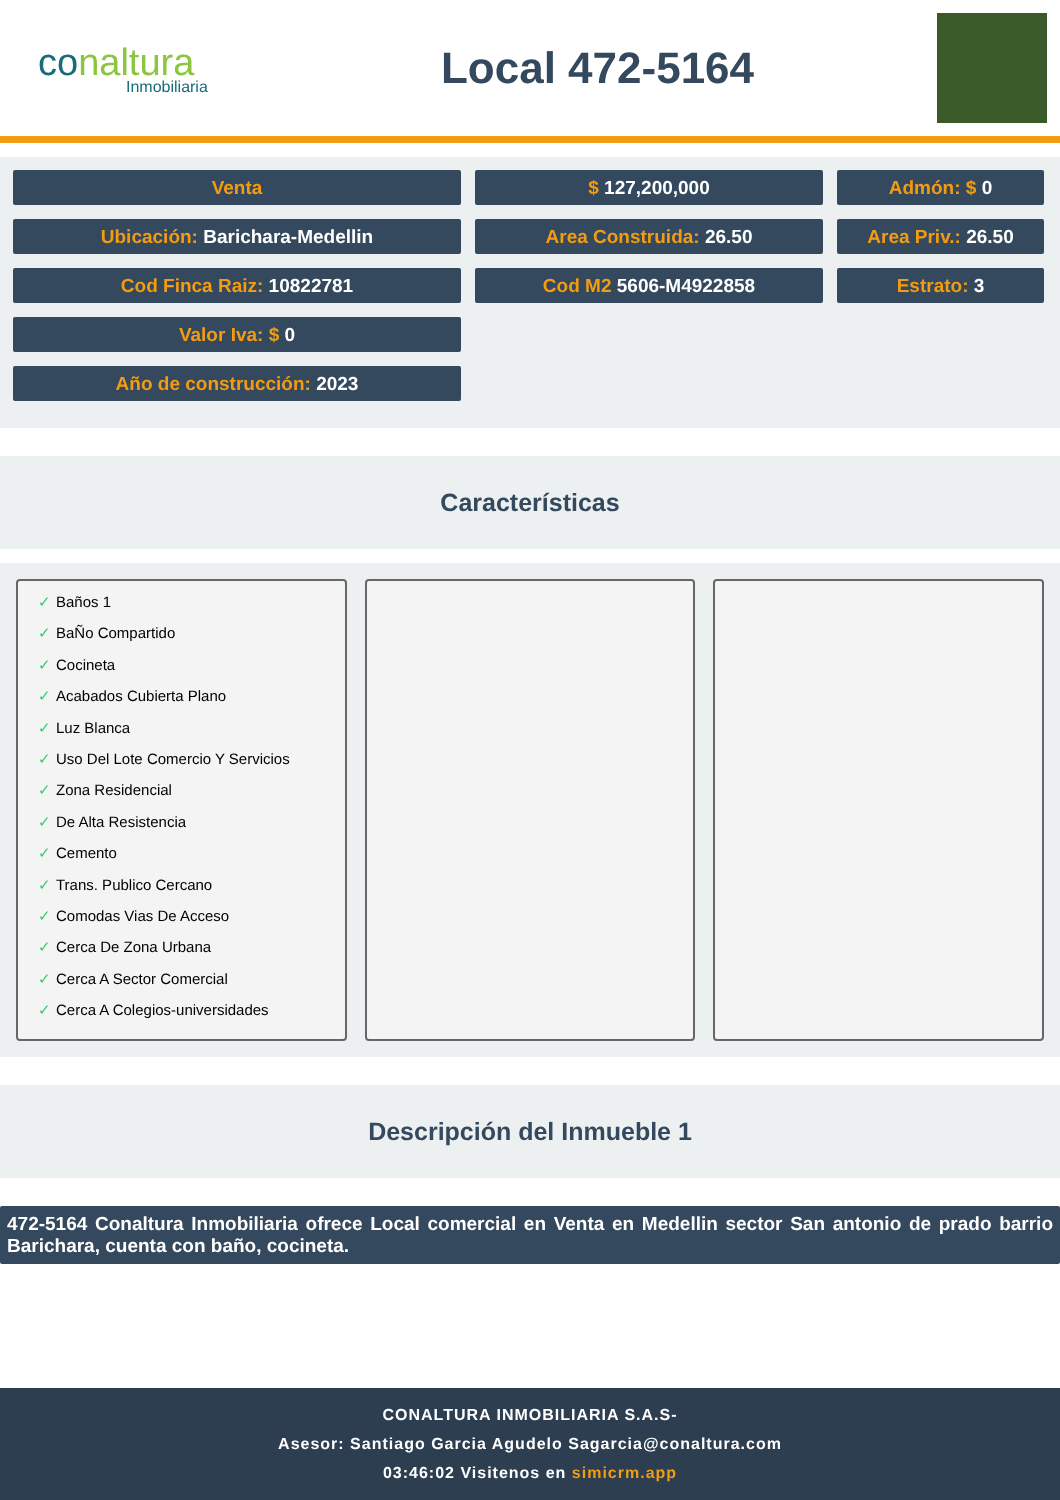conaltura
Inmobiliaria
Local 472-5164
Venta $ 127,200,000 Admón: $ 0
Ubicación: Barichara-Medellin Area Construida: 26.50 Area Priv.: 26.50
Cod Finca Raiz: 10822781 Cod M2 5606-M4922858 Estrato: 3
Valor Iva: $ 0
Año de construcción: 2023
Características
✓ Baños 1
✓ BaÑo Compartido
✓ Cocineta
✓ Acabados Cubierta Plano
✓ Luz Blanca
✓ Uso Del Lote Comercio Y Servicios
✓ Zona Residencial
✓ De Alta Resistencia
✓ Cemento
✓ Trans. Publico Cercano
✓ Comodas Vias De Acceso
✓ Cerca De Zona Urbana
✓ Cerca A Sector Comercial
✓ Cerca A Colegios-universidades
Descripción del Inmueble 1
472-5164 Conaltura Inmobiliaria ofrece Local comercial en Venta en Medellin sector San antonio de prado barrio Barichara, cuenta con baño, cocineta.
CONALTURA INMOBILIARIA S.A.S-
Asesor: Santiago Garcia Agudelo Sagarcia@conaltura.com
03:46:02 Visitenos en simicrm.app